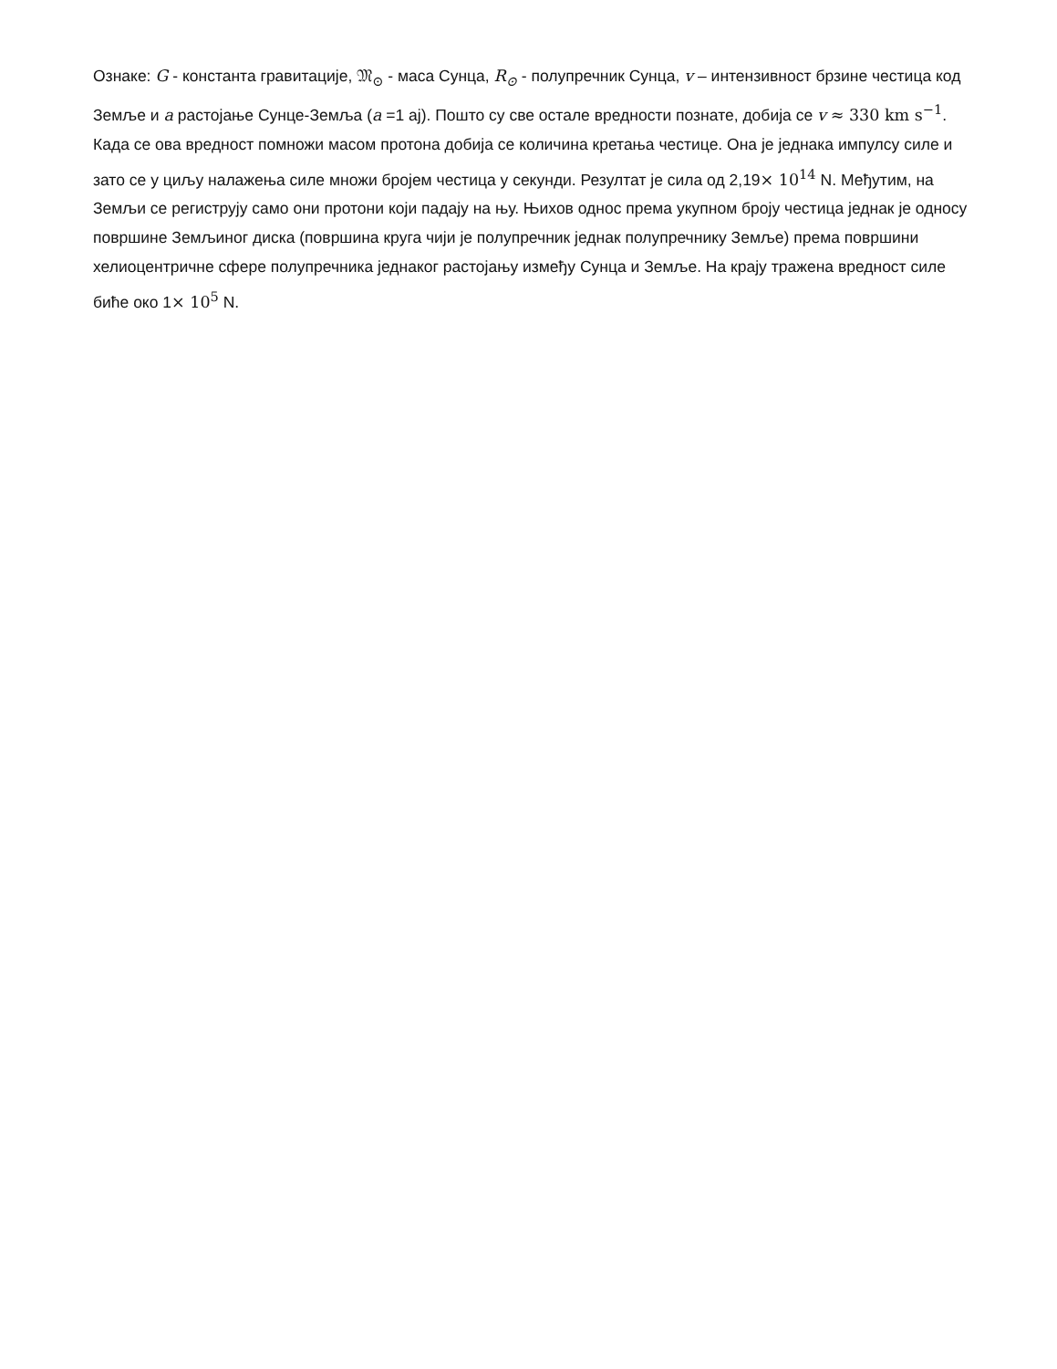Ознаке: G - константа гравитације, 𝔐<sub>⊙</sub> - маса Сунца, R<sub>⊙</sub> - полупречник Сунца, v – интензивност брзине честица код Земље и a растојање Сунце-Земља (a =1 aj). Пошто су све остале вредности познате, добија се v ≈ 330 km s<sup>−1</sup>. Када се ова вредност помножи масом протона добија се количина кретања честице. Она је једнака импулсу силе и зато се у циљу налажења силе множи бројем честица у секунди. Резултат је сила од 2,19× 10<sup>14</sup> N. Међутим, на Земљи се региструју само они протони који падају на њу. Њихов однос према укупном броју честица једнак је односу површине Земљиног диска (површина круга чији је полупречник једнак полупречнику Земље) према површини хелиоцентричне сфере полупречника једнаког растојању између Сунца и Земље. На крају тражена вредност силе биће око 1× 10<sup>5</sup> N.